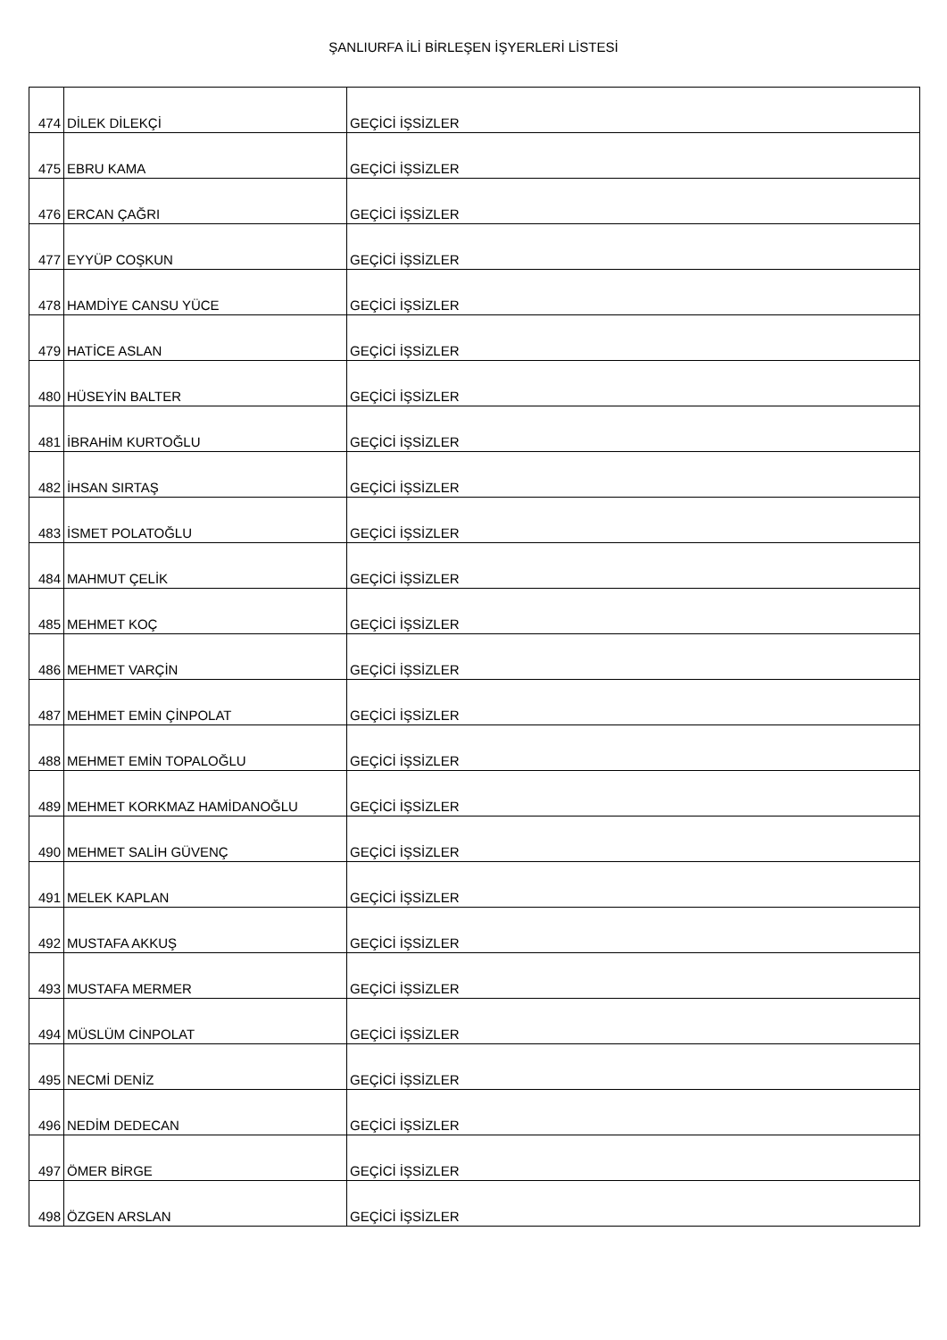ŞANLIURFA İLİ BİRLEŞEN İŞYERLERİ LİSTESİ
| 474 | DİLEK DİLEKÇİ | GEÇİCİ İŞSİZLER |
| 475 | EBRU KAMA | GEÇİCİ İŞSİZLER |
| 476 | ERCAN ÇAĞRI | GEÇİCİ İŞSİZLER |
| 477 | EYYÜP COŞKUN | GEÇİCİ İŞSİZLER |
| 478 | HAMDİYE CANSU YÜCE | GEÇİCİ İŞSİZLER |
| 479 | HATİCE ASLAN | GEÇİCİ İŞSİZLER |
| 480 | HÜSEYİN BALTER | GEÇİCİ İŞSİZLER |
| 481 | İBRAHİM KURTOĞLU | GEÇİCİ İŞSİZLER |
| 482 | İHSAN SIRTAŞ | GEÇİCİ İŞSİZLER |
| 483 | İSMET POLATOĞLU | GEÇİCİ İŞSİZLER |
| 484 | MAHMUT ÇELİK | GEÇİCİ İŞSİZLER |
| 485 | MEHMET KOÇ | GEÇİCİ İŞSİZLER |
| 486 | MEHMET VARÇİN | GEÇİCİ İŞSİZLER |
| 487 | MEHMET EMİN ÇİNPOLAT | GEÇİCİ İŞSİZLER |
| 488 | MEHMET EMİN TOPALOĞLU | GEÇİCİ İŞSİZLER |
| 489 | MEHMET KORKMAZ HAMİDANOĞLU | GEÇİCİ İŞSİZLER |
| 490 | MEHMET SALİH GÜVENÇ | GEÇİCİ İŞSİZLER |
| 491 | MELEK KAPLAN | GEÇİCİ İŞSİZLER |
| 492 | MUSTAFA AKKUŞ | GEÇİCİ İŞSİZLER |
| 493 | MUSTAFA MERMER | GEÇİCİ İŞSİZLER |
| 494 | MÜSLÜM CİNPOLAT | GEÇİCİ İŞSİZLER |
| 495 | NECMİ DENİZ | GEÇİCİ İŞSİZLER |
| 496 | NEDİM DEDECAN | GEÇİCİ İŞSİZLER |
| 497 | ÖMER BİRGE | GEÇİCİ İŞSİZLER |
| 498 | ÖZGEN ARSLAN | GEÇİCİ İŞSİZLER |